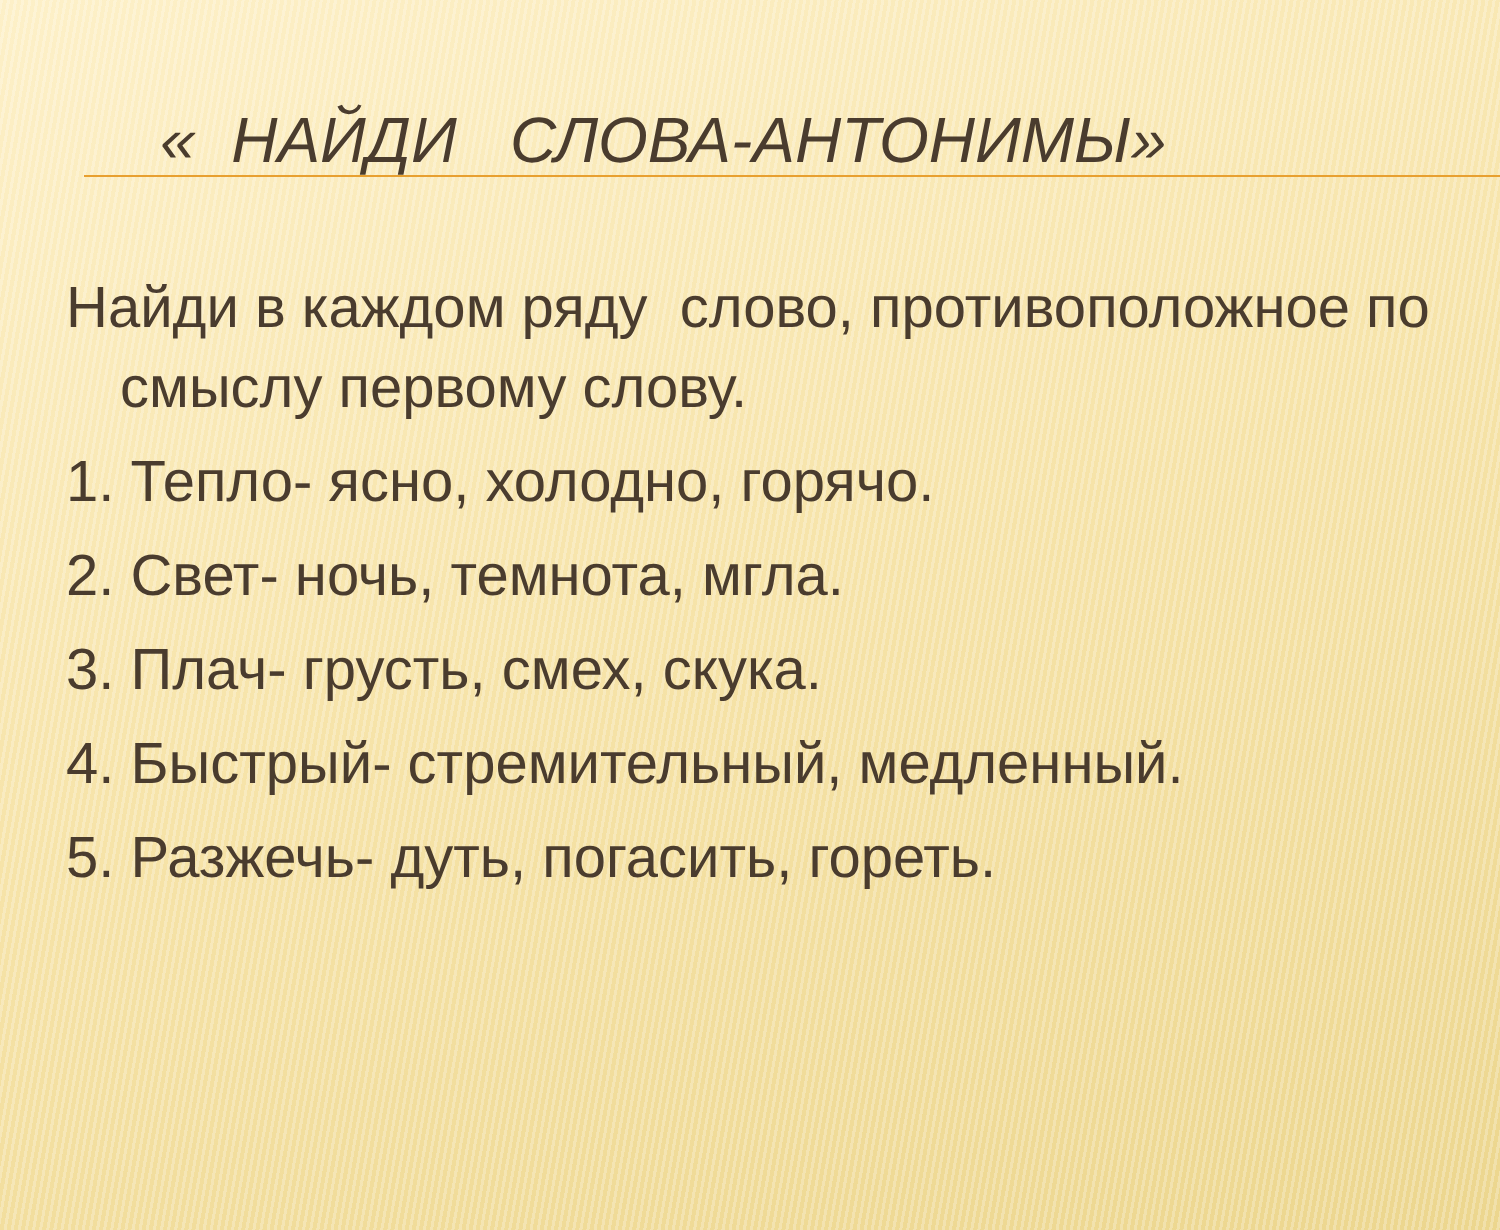« НАЙДИ СЛОВА-АНТОНИМЫ»
Найди в каждом ряду слово, противоположное по смыслу первому слову.
1. Тепло- ясно, холодно, горячо.
2. Свет- ночь, темнота, мгла.
3. Плач- грусть, смех, скука.
4. Быстрый- стремительный, медленный.
5. Разжечь- дуть, погасить, гореть.